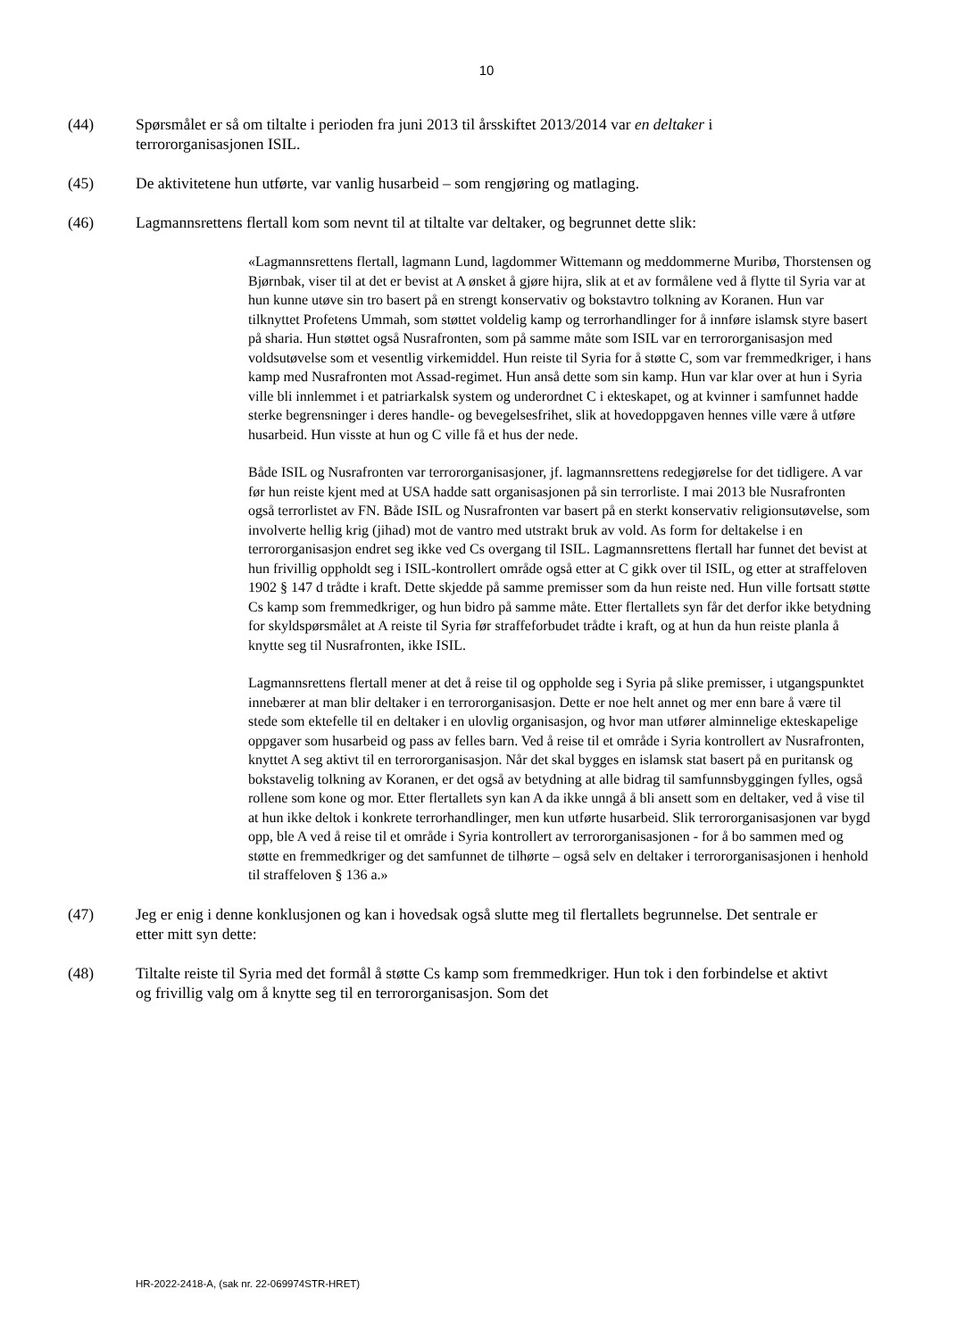10
(44) Spørsmålet er så om tiltalte i perioden fra juni 2013 til årsskiftet 2013/2014 var en deltaker i terrororganisasjonen ISIL.
(45) De aktivitetene hun utførte, var vanlig husarbeid – som rengjøring og matlaging.
(46) Lagmannsrettens flertall kom som nevnt til at tiltalte var deltaker, og begrunnet dette slik:
«Lagmannsrettens flertall, lagmann Lund, lagdommer Wittemann og meddommerne Muribø, Thorstensen og Bjørnbak, viser til at det er bevist at A ønsket å gjøre hijra, slik at et av formålene ved å flytte til Syria var at hun kunne utøve sin tro basert på en strengt konservativ og bokstavtro tolkning av Koranen. Hun var tilknyttet Profetens Ummah, som støttet voldelig kamp og terrorhandlinger for å innføre islamsk styre basert på sharia. Hun støttet også Nusrafronten, som på samme måte som ISIL var en terrororganisasjon med voldsutøvelse som et vesentlig virkemiddel. Hun reiste til Syria for å støtte C, som var fremmedkriger, i hans kamp med Nusrafronten mot Assad-regimet. Hun anså dette som sin kamp. Hun var klar over at hun i Syria ville bli innlemmet i et patriarkalsk system og underordnet C i ekteskapet, og at kvinner i samfunnet hadde sterke begrensninger i deres handle- og bevegelsesfrihet, slik at hovedoppgaven hennes ville være å utføre husarbeid. Hun visste at hun og C ville få et hus der nede.
Både ISIL og Nusrafronten var terrororganisasjoner, jf. lagmannsrettens redegjørelse for det tidligere. A var før hun reiste kjent med at USA hadde satt organisasjonen på sin terrorliste. I mai 2013 ble Nusrafronten også terrorlistet av FN. Både ISIL og Nusrafronten var basert på en sterkt konservativ religionsutøvelse, som involverte hellig krig (jihad) mot de vantro med utstrakt bruk av vold. As form for deltakelse i en terrororganisasjon endret seg ikke ved Cs overgang til ISIL. Lagmannsrettens flertall har funnet det bevist at hun frivillig oppholdt seg i ISIL-kontrollert område også etter at C gikk over til ISIL, og etter at straffeloven 1902 § 147 d trådte i kraft. Dette skjedde på samme premisser som da hun reiste ned. Hun ville fortsatt støtte Cs kamp som fremmedkriger, og hun bidro på samme måte. Etter flertallets syn får det derfor ikke betydning for skyldspørsmålet at A reiste til Syria før straffeforbudet trådte i kraft, og at hun da hun reiste planla å knytte seg til Nusrafronten, ikke ISIL.
Lagmannsrettens flertall mener at det å reise til og oppholde seg i Syria på slike premisser, i utgangspunktet innebærer at man blir deltaker i en terrororganisasjon. Dette er noe helt annet og mer enn bare å være til stede som ektefelle til en deltaker i en ulovlig organisasjon, og hvor man utfører alminnelige ekteskapelige oppgaver som husarbeid og pass av felles barn. Ved å reise til et område i Syria kontrollert av Nusrafronten, knyttet A seg aktivt til en terrororganisasjon. Når det skal bygges en islamsk stat basert på en puritansk og bokstavelig tolkning av Koranen, er det også av betydning at alle bidrag til samfunnsbyggingen fylles, også rollene som kone og mor. Etter flertallets syn kan A da ikke unngå å bli ansett som en deltaker, ved å vise til at hun ikke deltok i konkrete terrorhandlinger, men kun utførte husarbeid. Slik terrororganisasjonen var bygd opp, ble A ved å reise til et område i Syria kontrollert av terrororganisasjonen - for å bo sammen med og støtte en fremmedkriger og det samfunnet de tilhørte – også selv en deltaker i terrororganisasjonen i henhold til straffeloven § 136 a.»
(47) Jeg er enig i denne konklusjonen og kan i hovedsak også slutte meg til flertallets begrunnelse. Det sentrale er etter mitt syn dette:
(48) Tiltalte reiste til Syria med det formål å støtte Cs kamp som fremmedkriger. Hun tok i den forbindelse et aktivt og frivillig valg om å knytte seg til en terrororganisasjon. Som det
HR-2022-2418-A, (sak nr. 22-069974STR-HRET)